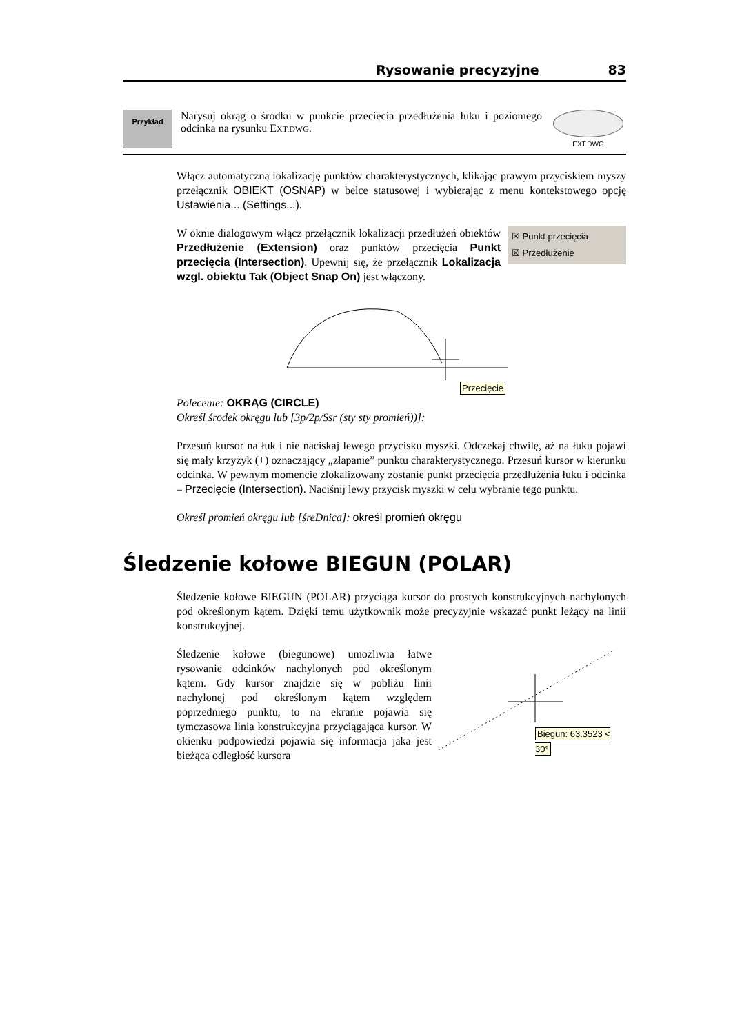Rysowanie precyzyjne 83
Przykład
Narysuj okrąg o środku w punkcie przecięcia przedłużenia łuku i poziomego odcinka na rysunku EXT.DWG.
EXT.DWG
Włącz automatyczną lokalizację punktów charakterystycznych, klikając prawym przyciskiem myszy przełącznik OBIEKT (OSNAP) w belce statusowej i wybierając z menu kontekstowego opcję Ustawienia... (Settings...).
☒ Punkt przecięcia
☒ Przedłużenie W oknie dialogowym włącz przełącznik lokalizacji przedłużeń obiektów Przedłużenie (Extension) oraz punktów przecięcia Punkt przecięcia (Intersection). Upewnij się, że przełącznik Lokalizacja wzgl. obiektu Tak (Object Snap On) jest włączony.
Przecięcie
Polecenie: OKRĄG (CIRCLE)
Określ środek okręgu lub [3p/2p/Ssr (sty sty promień))]:
Przesuń kursor na łuk i nie naciskaj lewego przycisku myszki. Odczekaj chwilę, aż na łuku pojawi się mały krzyżyk (+) oznaczający „złapanie” punktu charakterystycznego. Przesuń kursor w kierunku odcinka. W pewnym momencie zlokalizowany zostanie punkt przecięcia przedłużenia łuku i odcinka – Przecięcie (Intersection). Naciśnij lewy przycisk myszki w celu wybranie tego punktu.
Określ promień okręgu lub [śreDnica]: określ promień okręgu
Śledzenie kołowe BIEGUN (POLAR)
Śledzenie kołowe BIEGUN (POLAR) przyciąga kursor do prostych konstrukcyjnych nachylonych pod określonym kątem. Dzięki temu użytkownik może precyzyjnie wskazać punkt leżący na linii konstrukcyjnej.
Śledzenie kołowe (biegunowe) umożliwia łatwe rysowanie odcinków nachylonych pod określonym kątem. Gdy kursor znajdzie się w pobliżu linii nachylonej pod określonym kątem względem poprzedniego punktu, to na ekranie pojawia się tymczasowa linia konstrukcyjna przyciągająca kursor. W okienku podpowiedzi pojawia się informacja jaka jest bieżąca odległość kursora
Biegun: 63.3523 < 30°